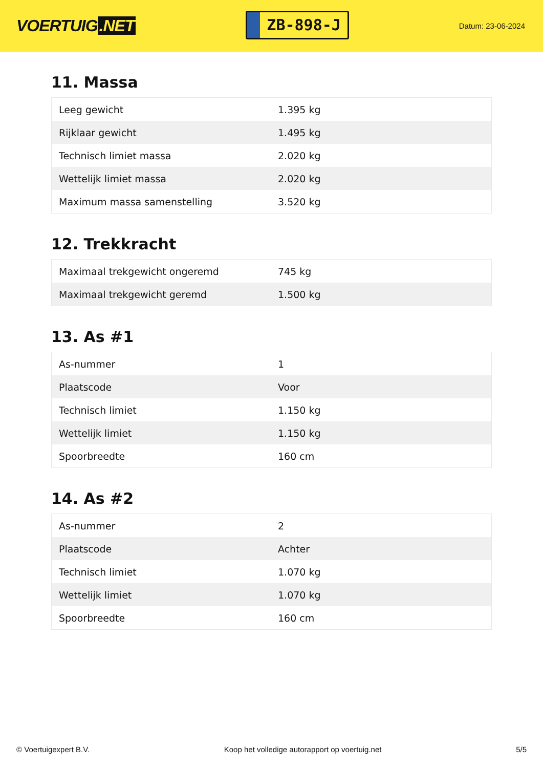VOERTUIG.NET
ZB-898-J
Datum: 23-06-2024
11. Massa
| Leeg gewicht | 1.395 kg |
| Rijklaar gewicht | 1.495 kg |
| Technisch limiet massa | 2.020 kg |
| Wettelijk limiet massa | 2.020 kg |
| Maximum massa samenstelling | 3.520 kg |
12. Trekkracht
| Maximaal trekgewicht ongeremd | 745 kg |
| Maximaal trekgewicht geremd | 1.500 kg |
13. As #1
| As-nummer | 1 |
| Plaatscode | Voor |
| Technisch limiet | 1.150 kg |
| Wettelijk limiet | 1.150 kg |
| Spoorbreedte | 160 cm |
14. As #2
| As-nummer | 2 |
| Plaatscode | Achter |
| Technisch limiet | 1.070 kg |
| Wettelijk limiet | 1.070 kg |
| Spoorbreedte | 160 cm |
© Voertuigexpert B.V. Koop het volledige autorapport op voertuig.net 5/5